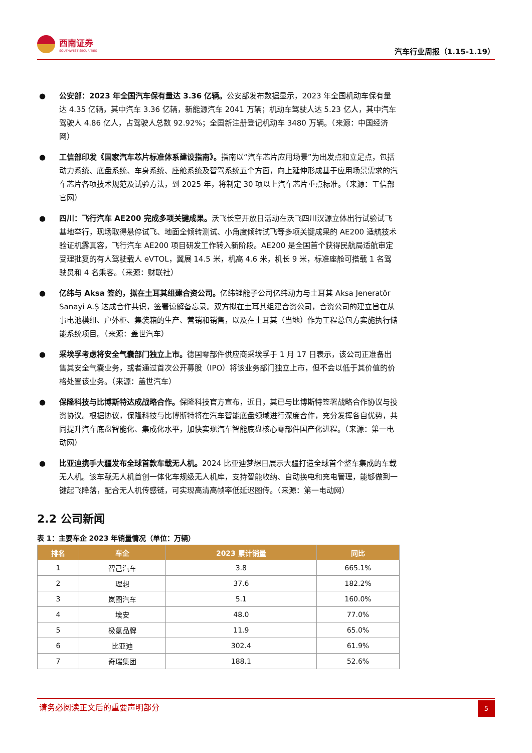西南证券
SOUTHWEST SECURITIES
汽车行业周报（1.15-1.19）
● 公安部：2023 年全国汽车保有量达 3.36 亿辆。公安部发布数据显示，2023 年全国机动车保有量达 4.35 亿辆，其中汽车 3.36 亿辆，新能源汽车 2041 万辆；机动车驾驶人达 5.23 亿人，其中汽车驾驶人 4.86 亿人，占驾驶人总数 92.92%；全国新注册登记机动车 3480 万辆。（来源：中国经济网）
● 工信部印发《国家汽车芯片标准体系建设指南》。指南以“汽车芯片应用场景”为出发点和立足点，包括动力系统、底盘系统、车身系统、座舱系统及智驾系统五个方面，向上延伸形成基于应用场景需求的汽车芯片各项技术规范及试验方法，到 2025 年，将制定 30 项以上汽车芯片重点标准。（来源：工信部官网）
● 四川：飞行汽车 AE200 完成多项关键成果。沃飞长空开放日活动在沃飞四川汉源立体出行试验试飞基地举行，现场取得悬停试飞、地面全倾转测试、小角度倾转试飞等多项关键成果的 AE200 适航技术验证机露真容，飞行汽车 AE200 项目研发工作转入新阶段。AE200 是全国首个获得民航局适航审定受理批复的有人驾驶载人 eVTOL，翼展 14.5 米，机高 4.6 米，机长 9 米，标准座舱可搭载 1 名驾驶员和 4 名乘客。（来源：财联社）
● 亿纬与 Aksa 签约，拟在土耳其组建合资公司。亿纬锂能子公司亿纬动力与土耳其 Aksa Jeneratör Sanayi A.Ş 达成合作共识，签署谅解备忘录。双方拟在土耳其组建合资公司，合资公司的建立旨在从事电池模组、户外柜、集装箱的生产、营销和销售，以及在土耳其（当地）作为工程总包方实施执行储能系统项目。（来源：盖世汽车）
● 采埃孚考虑将安全气囊部门独立上市。德国零部件供应商采埃孚于 1 月 17 日表示，该公司正准备出售其安全气囊业务，或者通过首次公开募股（IPO）将该业务部门独立上市，但不会以低于其价值的价格处置该业务。（来源：盖世汽车）
● 保隆科技与比博斯特达成战略合作。保隆科技官方宣布，近日，其已与比博斯特签署战略合作协议与投资协议。根据协议，保隆科技与比博斯特将在汽车智能底盘领域进行深度合作，充分发挥各自优势，共同提升汽车底盘智能化、集成化水平，加快实现汽车智能底盘核心零部件国产化进程。（来源：第一电动网）
● 比亚迪携手大疆发布全球首款车载无人机。2024 比亚迪梦想日展示大疆打造全球首个整车集成的车载无人机。该车载无人机首创一体化车规级无人机库，支持智能收纳、自动换电和充电管理，能够做到一键起飞降落，配合无人机传感链，可实现高清高帧率低延迟图传。（来源：第一电动网）
2.2 公司新闻
表 1：主要车企 2023 年销量情况（单位：万辆）
| 排名 | 车企 | 2023 累计销量 | 同比 |
| --- | --- | --- | --- |
| 1 | 智己汽车 | 3.8 | 665.1% |
| 2 | 理想 | 37.6 | 182.2% |
| 3 | 岚图汽车 | 5.1 | 160.0% |
| 4 | 埃安 | 48.0 | 77.0% |
| 5 | 极氪品牌 | 11.9 | 65.0% |
| 6 | 比亚迪 | 302.4 | 61.9% |
| 7 | 奇瑞集团 | 188.1 | 52.6% |
请务必阅读正文后的重要声明部分
5